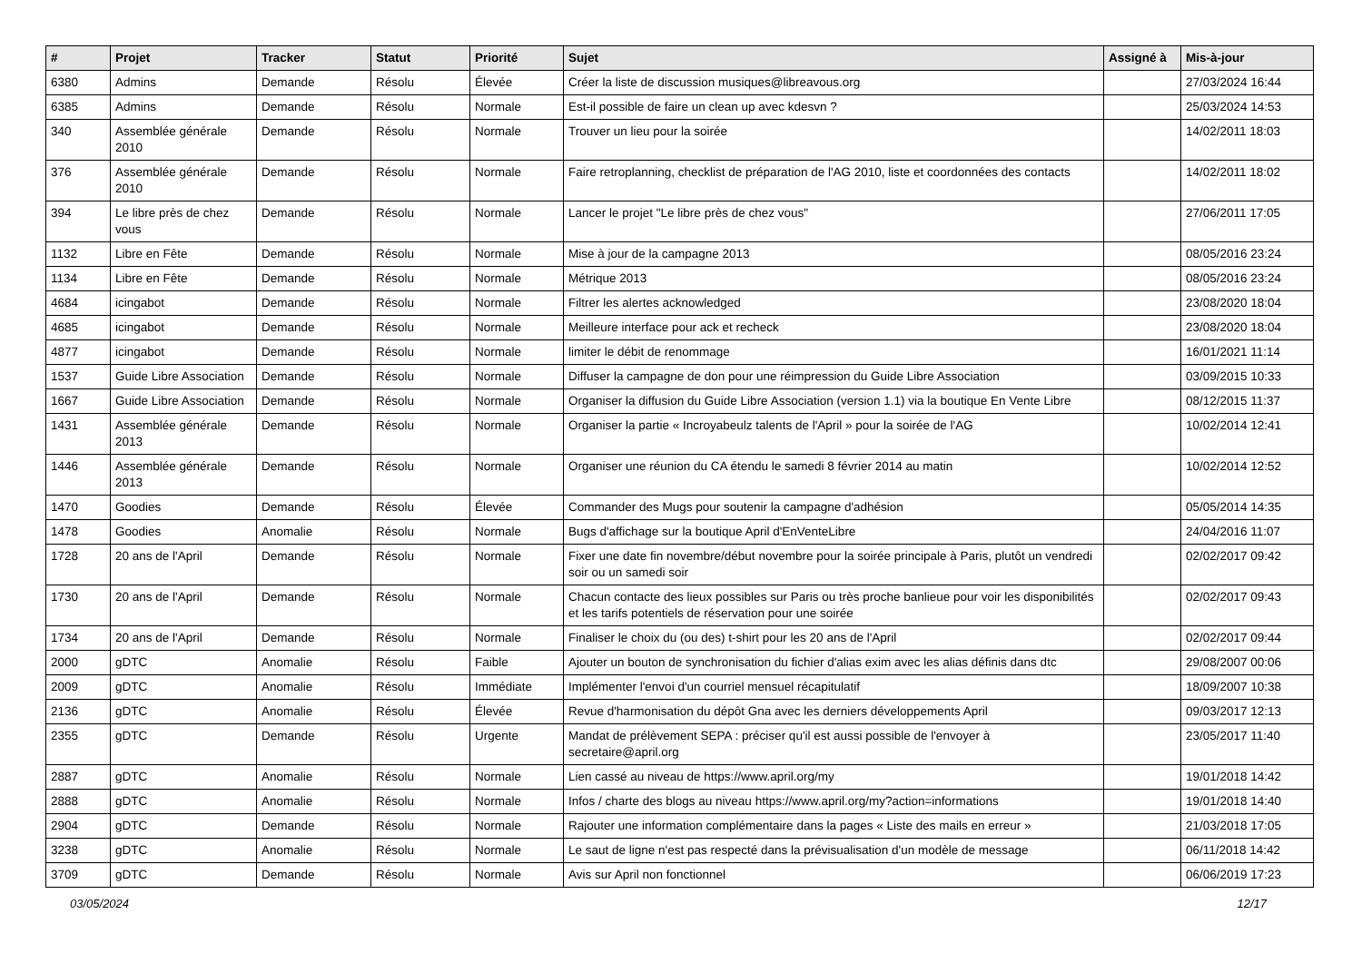| # | Projet | Tracker | Statut | Priorité | Sujet | Assigné à | Mis-à-jour |
| --- | --- | --- | --- | --- | --- | --- | --- |
| 6380 | Admins | Demande | Résolu | Élevée | Créer la liste de discussion musiques@libreavous.org | | 27/03/2024 16:44 |
| 6385 | Admins | Demande | Résolu | Normale | Est-il possible de faire un clean up avec kdesvn ? | | 25/03/2024 14:53 |
| 340 | Assemblée générale 2010 | Demande | Résolu | Normale | Trouver un lieu pour la soirée | | 14/02/2011 18:03 |
| 376 | Assemblée générale 2010 | Demande | Résolu | Normale | Faire retroplanning, checklist de préparation de l'AG 2010, liste et coordonnées des contacts | | 14/02/2011 18:02 |
| 394 | Le libre près de chez vous | Demande | Résolu | Normale | Lancer le projet "Le libre près de chez vous" | | 27/06/2011 17:05 |
| 1132 | Libre en Fête | Demande | Résolu | Normale | Mise à jour de la campagne 2013 | | 08/05/2016 23:24 |
| 1134 | Libre en Fête | Demande | Résolu | Normale | Métrique 2013 | | 08/05/2016 23:24 |
| 4684 | icingabot | Demande | Résolu | Normale | Filtrer les alertes acknowledged | | 23/08/2020 18:04 |
| 4685 | icingabot | Demande | Résolu | Normale | Meilleure interface pour ack et recheck | | 23/08/2020 18:04 |
| 4877 | icingabot | Demande | Résolu | Normale | limiter le débit de renommage | | 16/01/2021 11:14 |
| 1537 | Guide Libre Association | Demande | Résolu | Normale | Diffuser la campagne de don pour une réimpression du Guide Libre Association | | 03/09/2015 10:33 |
| 1667 | Guide Libre Association | Demande | Résolu | Normale | Organiser la diffusion du Guide Libre Association (version 1.1) via la boutique En Vente Libre | | 08/12/2015 11:37 |
| 1431 | Assemblée générale 2013 | Demande | Résolu | Normale | Organiser la partie « Incroyabeulz talents de l'April » pour la soirée de l'AG | | 10/02/2014 12:41 |
| 1446 | Assemblée générale 2013 | Demande | Résolu | Normale | Organiser une réunion du CA étendu le samedi 8 février 2014 au matin | | 10/02/2014 12:52 |
| 1470 | Goodies | Demande | Résolu | Élevée | Commander des Mugs pour soutenir la campagne d'adhésion | | 05/05/2014 14:35 |
| 1478 | Goodies | Anomalie | Résolu | Normale | Bugs d'affichage sur la boutique April d'EnVenteLibre | | 24/04/2016 11:07 |
| 1728 | 20 ans de l'April | Demande | Résolu | Normale | Fixer une date fin novembre/début novembre pour la soirée principale à Paris, plutôt un vendredi soir ou un samedi soir | | 02/02/2017 09:42 |
| 1730 | 20 ans de l'April | Demande | Résolu | Normale | Chacun contacte des lieux possibles sur Paris ou très proche banlieue pour voir les disponibilités et les tarifs potentiels de réservation pour une soirée | | 02/02/2017 09:43 |
| 1734 | 20 ans de l'April | Demande | Résolu | Normale | Finaliser le choix du (ou des) t-shirt pour les 20 ans de l'April | | 02/02/2017 09:44 |
| 2000 | gDTC | Anomalie | Résolu | Faible | Ajouter un bouton de synchronisation du fichier d'alias exim avec les alias définis dans dtc | | 29/08/2007 00:06 |
| 2009 | gDTC | Anomalie | Résolu | Immédiate | Implémenter l'envoi d'un courriel mensuel récapitulatif | | 18/09/2007 10:38 |
| 2136 | gDTC | Anomalie | Résolu | Élevée | Revue d'harmonisation du dépôt Gna avec les derniers développements April | | 09/03/2017 12:13 |
| 2355 | gDTC | Demande | Résolu | Urgente | Mandat de prélèvement SEPA : préciser qu'il est aussi possible de l'envoyer à secretaire@april.org | | 23/05/2017 11:40 |
| 2887 | gDTC | Anomalie | Résolu | Normale | Lien cassé au niveau de https://www.april.org/my | | 19/01/2018 14:42 |
| 2888 | gDTC | Anomalie | Résolu | Normale | Infos / charte des blogs au niveau https://www.april.org/my?action=informations | | 19/01/2018 14:40 |
| 2904 | gDTC | Demande | Résolu | Normale | Rajouter une information complémentaire dans la pages « Liste des mails en erreur » | | 21/03/2018 17:05 |
| 3238 | gDTC | Anomalie | Résolu | Normale | Le saut de ligne n'est pas respecté dans la prévisualisation d'un modèle de message | | 06/11/2018 14:42 |
| 3709 | gDTC | Demande | Résolu | Normale | Avis sur April non fonctionnel | | 06/06/2019 17:23 |
03/05/2024 12/17